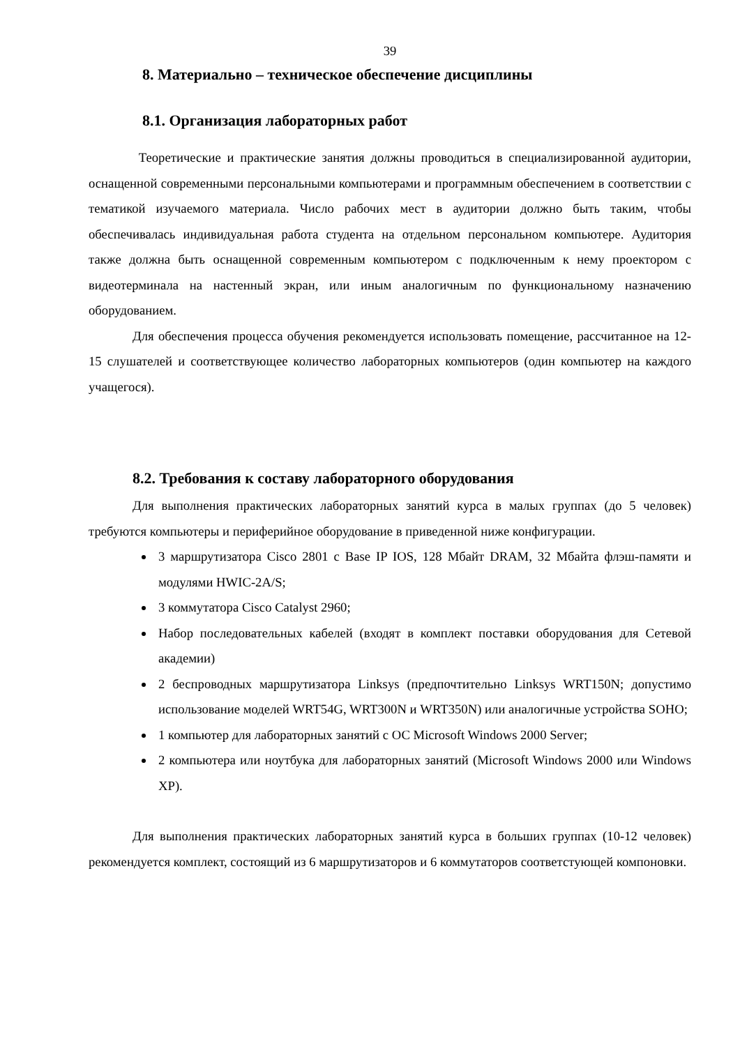39
8. Материально – техническое обеспечение дисциплины
8.1. Организация лабораторных работ
Теоретические и практические занятия должны проводиться в специализированной аудитории, оснащенной современными персональными компьютерами и программным обеспечением в соответствии с тематикой изучаемого материала. Число рабочих мест в аудитории должно быть таким, чтобы обеспечивалась индивидуальная работа студента на отдельном персональном компьютере. Аудитория также должна быть оснащенной современным компьютером с подключенным к нему проектором с видеотерминала на настенный экран, или иным аналогичным по функциональному назначению оборудованием.
Для обеспечения процесса обучения рекомендуется использовать помещение, рассчитанное на 12-15 слушателей и соответствующее количество лабораторных компьютеров (один компьютер на каждого учащегося).
8.2. Требования к составу лабораторного оборудования
Для выполнения практических лабораторных занятий курса в малых группах (до 5 человек) требуются компьютеры и периферийное оборудование в приведенной ниже конфигурации.
3 маршрутизатора Cisco 2801 с Base IP IOS, 128 Мбайт DRAM, 32 Мбайта флэш-памяти и модулями HWIC-2A/S;
3 коммутатора Cisco Catalyst 2960;
Набор последовательных кабелей (входят в комплект поставки оборудования для Сетевой академии)
2 беспроводных маршрутизатора Linksys (предпочтительно Linksys WRT150N; допустимо использование моделей WRT54G, WRT300N и WRT350N) или аналогичные устройства SOHO;
1 компьютер для лабораторных занятий с ОС Microsoft Windows 2000 Server;
2 компьютера или ноутбука для лабораторных занятий (Microsoft Windows 2000 или Windows XP).
Для выполнения практических лабораторных занятий курса в больших группах (10-12 человек) рекомендуется комплект, состоящий из 6 маршрутизаторов и 6 коммутаторов соответстующей компоновки.